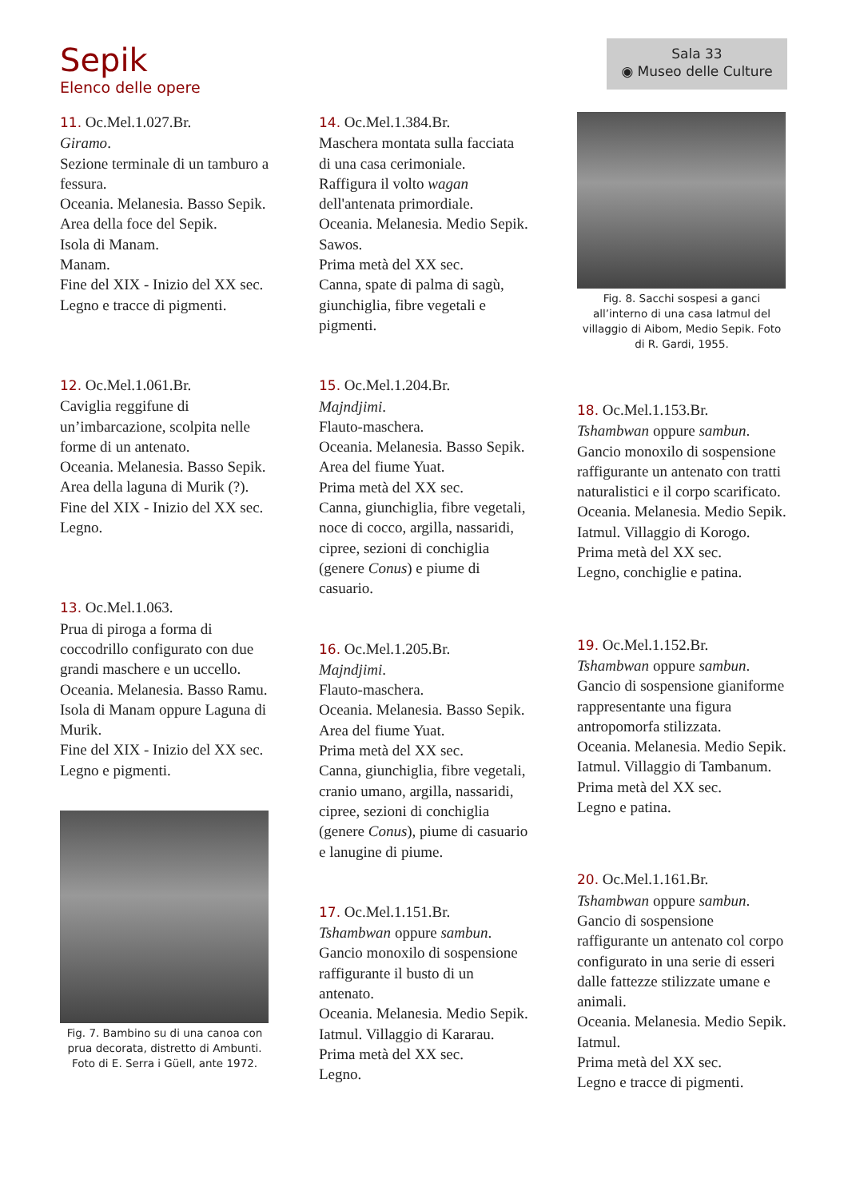Sepik
Elenco delle opere
Sala 33
◉ Museo delle Culture
11. Oc.Mel.1.027.Br.
Giramo.
Sezione terminale di un tamburo a fessura.
Oceania. Melanesia. Basso Sepik. Area della foce del Sepik.
Isola di Manam.
Manam.
Fine del XIX - Inizio del XX sec.
Legno e tracce di pigmenti.
12. Oc.Mel.1.061.Br.
Caviglia reggifune di un’imbarcazione, scolpita nelle forme di un antenato.
Oceania. Melanesia. Basso Sepik.
Area della laguna di Murik (?).
Fine del XIX - Inizio del XX sec.
Legno.
13. Oc.Mel.1.063.
Prua di piroga a forma di coccodrillo configurato con due grandi maschere e un uccello.
Oceania. Melanesia. Basso Ramu.
Isola di Manam oppure Laguna di Murik.
Fine del XIX - Inizio del XX sec.
Legno e pigmenti.
Fig. 7. Bambino su di una canoa con prua decorata, distretto di Ambunti. Foto di E. Serra i Güell, ante 1972.
14. Oc.Mel.1.384.Br.
Maschera montata sulla facciata di una casa cerimoniale.
Raffigura il volto wagan dell'antenata primordiale.
Oceania. Melanesia. Medio Sepik.
Sawos.
Prima metà del XX sec.
Canna, spate di palma di sagù, giunchiglia, fibre vegetali e pigmenti.
15. Oc.Mel.1.204.Br.
Majndjimi.
Flauto-maschera.
Oceania. Melanesia. Basso Sepik.
Area del fiume Yuat.
Prima metà del XX sec.
Canna, giunchiglia, fibre vegetali, noce di cocco, argilla, nassaridi, cipree, sezioni di conchiglia (genere Conus) e piume di casuario.
16. Oc.Mel.1.205.Br.
Majndjimi.
Flauto-maschera.
Oceania. Melanesia. Basso Sepik.
Area del fiume Yuat.
Prima metà del XX sec.
Canna, giunchiglia, fibre vegetali, cranio umano, argilla, nassaridi, cipree, sezioni di conchiglia (genere Conus), piume di casuario e lanugine di piume.
17. Oc.Mel.1.151.Br.
Tshambwan oppure sambun.
Gancio monoxilo di sospensione raffigurante il busto di un antenato.
Oceania. Melanesia. Medio Sepik.
Iatmul. Villaggio di Kararau.
Prima metà del XX sec.
Legno.
Fig. 8. Sacchi sospesi a ganci all’interno di una casa Iatmul del villaggio di Aibom, Medio Sepik. Foto di R. Gardi, 1955.
18. Oc.Mel.1.153.Br.
Tshambwan oppure sambun.
Gancio monoxilo di sospensione raffigurante un antenato con tratti naturalistici e il corpo scarificato.
Oceania. Melanesia. Medio Sepik.
Iatmul. Villaggio di Korogo.
Prima metà del XX sec.
Legno, conchiglie e patina.
19. Oc.Mel.1.152.Br.
Tshambwan oppure sambun.
Gancio di sospensione gianiforme rappresentante una figura antropomorfa stilizzata.
Oceania. Melanesia. Medio Sepik.
Iatmul. Villaggio di Tambanum.
Prima metà del XX sec.
Legno e patina.
20. Oc.Mel.1.161.Br.
Tshambwan oppure sambun.
Gancio di sospensione raffigurante un antenato col corpo configurato in una serie di esseri dalle fattezze stilizzate umane e animali.
Oceania. Melanesia. Medio Sepik.
Iatmul.
Prima metà del XX sec.
Legno e tracce di pigmenti.